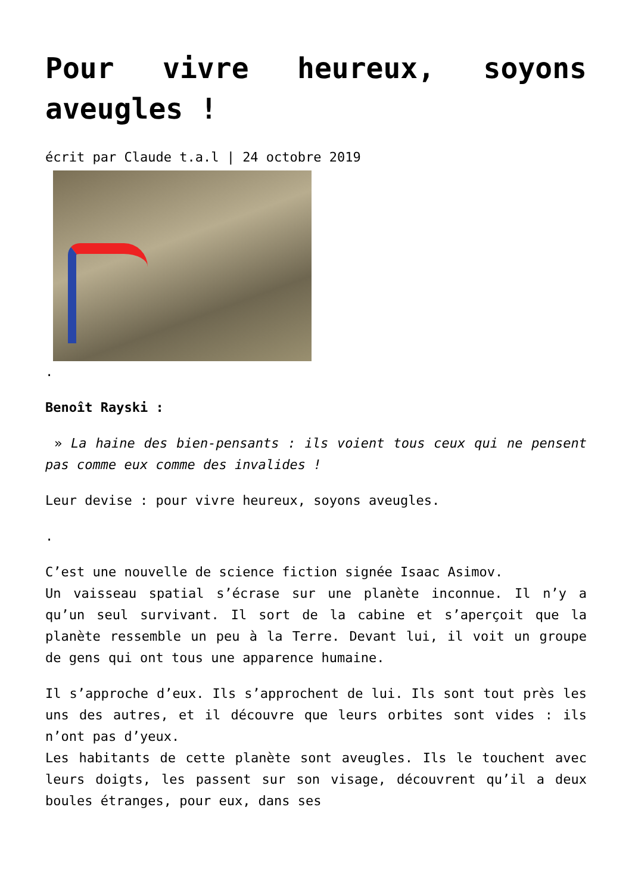Pour vivre heureux, soyons aveugles !
écrit par Claude t.a.l | 24 octobre 2019
.
Benoît Rayski :
» La haine des bien-pensants : ils voient tous ceux qui ne pensent pas comme eux comme des invalides !
Leur devise : pour vivre heureux, soyons aveugles.
.
C’est une nouvelle de science fiction signée Isaac Asimov.
Un vaisseau spatial s’écrase sur une planète inconnue. Il n’y a qu’un seul survivant. Il sort de la cabine et s’aperçoit que la planète ressemble un peu à la Terre. Devant lui, il voit un groupe de gens qui ont tous une apparence humaine.
Il s’approche d’eux. Ils s’approchent de lui. Ils sont tout près les uns des autres, et il découvre que leurs orbites sont vides : ils n’ont pas d’yeux.
Les habitants de cette planète sont aveugles. Ils le touchent avec leurs doigts, les passent sur son visage, découvrent qu’il a deux boules étranges, pour eux, dans ses